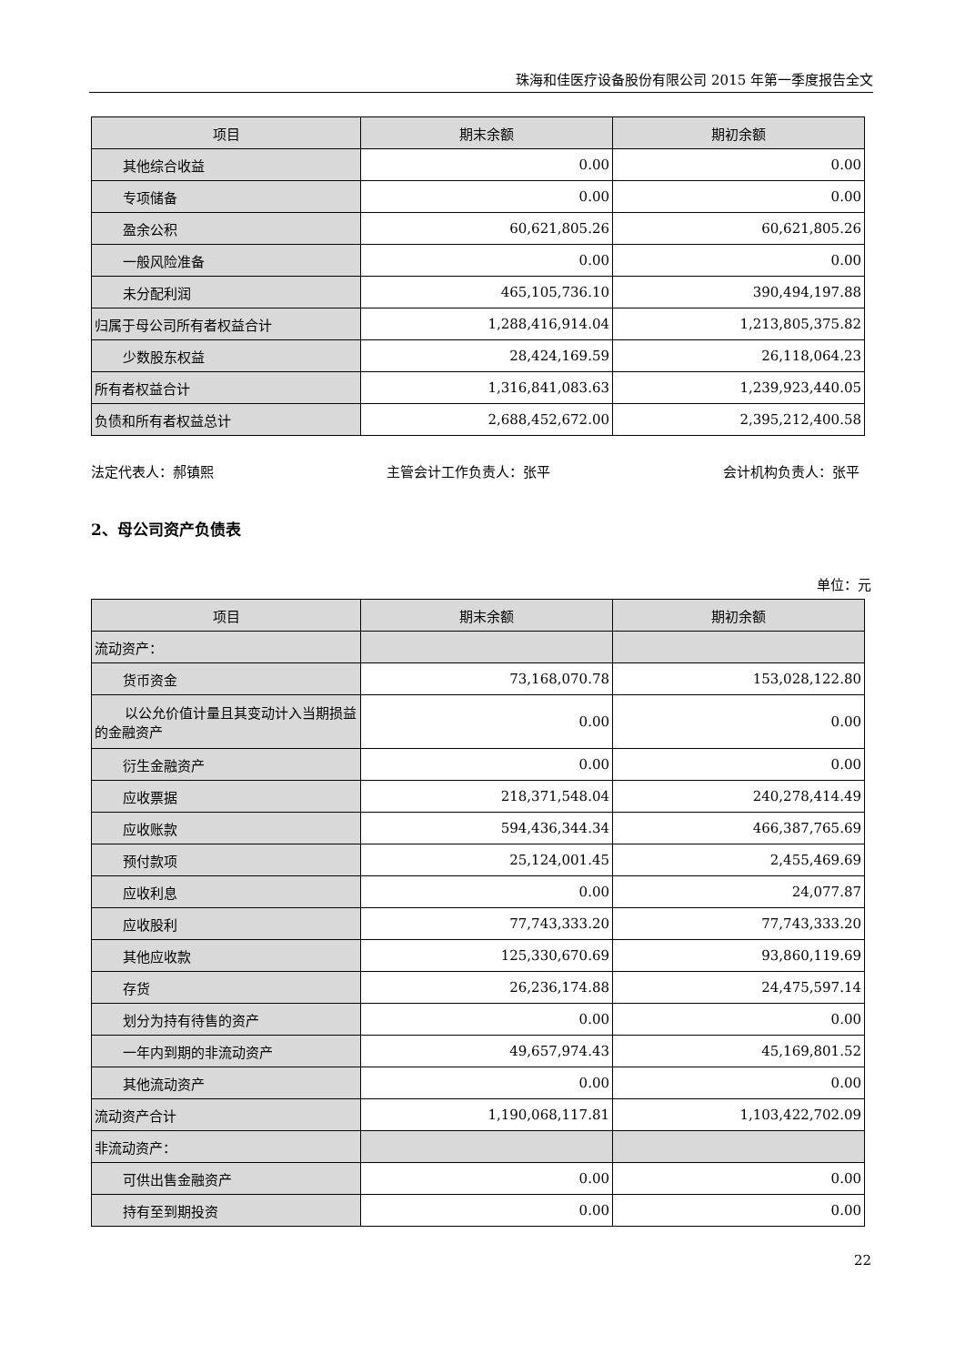珠海和佳医疗设备股份有限公司 2015 年第一季度报告全文
| 项目 | 期末余额 | 期初余额 |
| --- | --- | --- |
| 其他综合收益 | 0.00 | 0.00 |
| 专项储备 | 0.00 | 0.00 |
| 盈余公积 | 60,621,805.26 | 60,621,805.26 |
| 一般风险准备 | 0.00 | 0.00 |
| 未分配利润 | 465,105,736.10 | 390,494,197.88 |
| 归属于母公司所有者权益合计 | 1,288,416,914.04 | 1,213,805,375.82 |
| 少数股东权益 | 28,424,169.59 | 26,118,064.23 |
| 所有者权益合计 | 1,316,841,083.63 | 1,239,923,440.05 |
| 负债和所有者权益总计 | 2,688,452,672.00 | 2,395,212,400.58 |
法定代表人：郝镇熙 主管会计工作负责人：张平 会计机构负责人：张平
2、母公司资产负债表
单位：元
| 项目 | 期末余额 | 期初余额 |
| --- | --- | --- |
| 流动资产： | | |
| 货币资金 | 73,168,070.78 | 153,028,122.80 |
| 以公允价值计量且其变动计入当期损益的金融资产 | 0.00 | 0.00 |
| 衍生金融资产 | 0.00 | 0.00 |
| 应收票据 | 218,371,548.04 | 240,278,414.49 |
| 应收账款 | 594,436,344.34 | 466,387,765.69 |
| 预付款项 | 25,124,001.45 | 2,455,469.69 |
| 应收利息 | 0.00 | 24,077.87 |
| 应收股利 | 77,743,333.20 | 77,743,333.20 |
| 其他应收款 | 125,330,670.69 | 93,860,119.69 |
| 存货 | 26,236,174.88 | 24,475,597.14 |
| 划分为持有待售的资产 | 0.00 | 0.00 |
| 一年内到期的非流动资产 | 49,657,974.43 | 45,169,801.52 |
| 其他流动资产 | 0.00 | 0.00 |
| 流动资产合计 | 1,190,068,117.81 | 1,103,422,702.09 |
| 非流动资产： | | |
| 可供出售金融资产 | 0.00 | 0.00 |
| 持有至到期投资 | 0.00 | 0.00 |
22